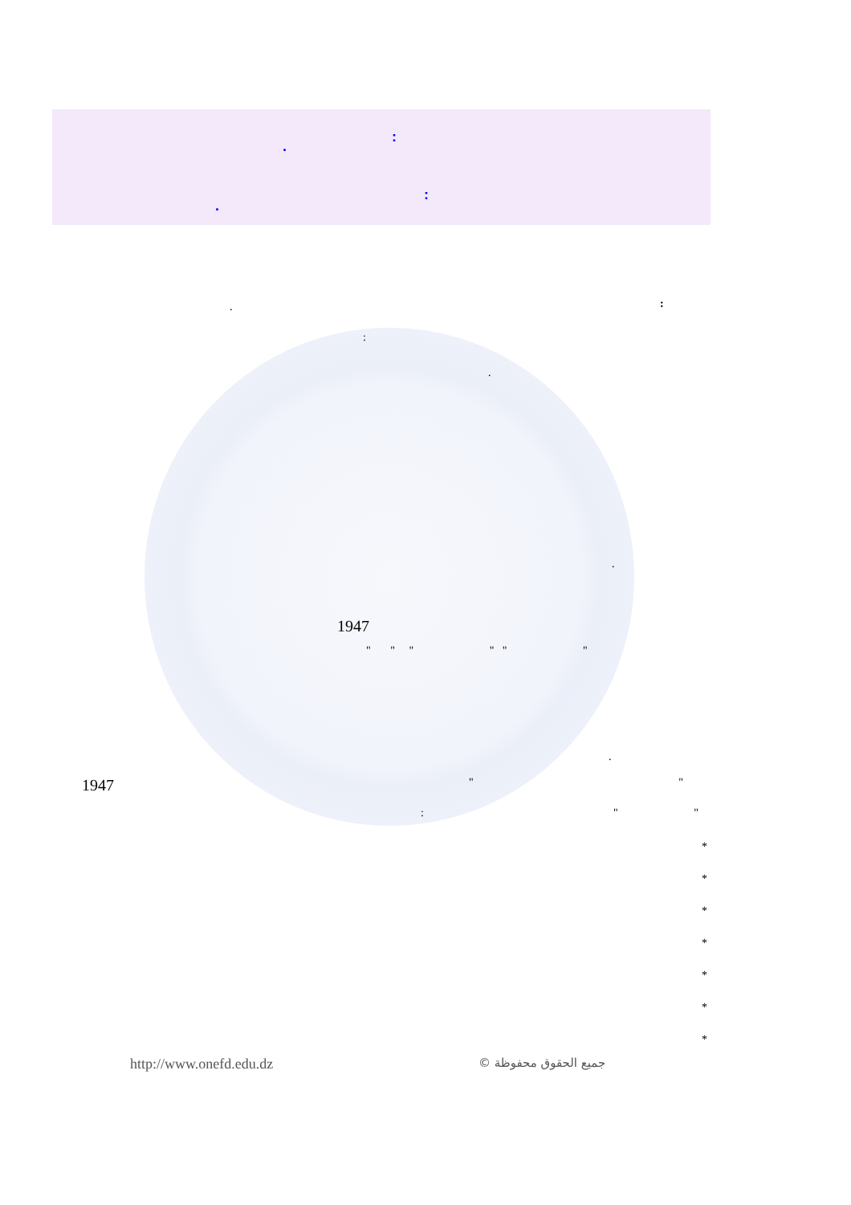:
.
:
.
:
.
:
.
.
1947
" " " " " "
.
1947 " "
: " "
*
*
*
*
*
*
*
http://www.onefd.edu.dz جميع الحقوق محفوظة ©